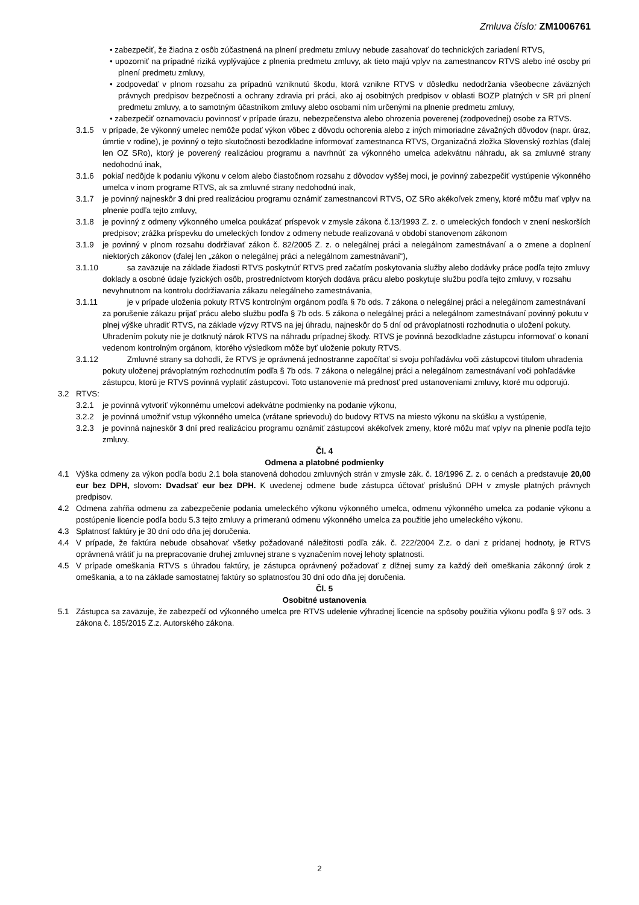Zmluva číslo: ZM1006761
• zabezpečiť, že žiadna z osôb zúčastnená na plnení predmetu zmluvy nebude zasahovať do technických zariadení RTVS,
• upozorniť na prípadné riziká vyplývajúce z plnenia predmetu zmluvy, ak tieto majú vplyv na zamestnancov RTVS alebo iné osoby pri plnení predmetu zmluvy,
• zodpovedať v plnom rozsahu za prípadnú vzniknutú škodu, ktorá vznikne RTVS v dôsledku nedodržania všeobecne záväzných právnych predpisov bezpečnosti a ochrany zdravia pri práci, ako aj osobitných predpisov v oblasti BOZP platných v SR pri plnení predmetu zmluvy, a to samotným účastníkom zmluvy alebo osobami ním určenými na plnenie predmetu zmluvy,
• zabezpečiť oznamovaciu povinnosť v prípade úrazu, nebezpečenstva alebo ohrozenia poverenej (zodpovednej) osobe za RTVS.
3.1.5 v prípade, že výkonný umelec nemôže podať výkon vôbec z dôvodu ochorenia alebo z iných mimoriadne závažných dôvodov (napr. úraz, úmrtie v rodine), je povinný o tejto skutočnosti bezodkladne informovať zamestnanca RTVS, Organizačná zložka Slovenský rozhlas (ďalej len OZ SRo), ktorý je poverený realizáciou programu a navrhnúť za výkonného umelca adekvátnu náhradu, ak sa zmluvné strany nedohodnú inak,
3.1.6 pokiaľ nedôjde k podaniu výkonu v celom alebo čiastočnom rozsahu z dôvodov vyššej moci, je povinný zabezpečiť vystúpenie výkonného umelca v inom programe RTVS, ak sa zmluvné strany nedohodnú inak,
3.1.7 je povinný najneskôr 3 dni pred realizáciou programu oznámiť zamestnancovi RTVS, OZ SRo akékoľvek zmeny, ktoré môžu mať vplyv na plnenie podľa tejto zmluvy,
3.1.8 je povinný z odmeny výkonného umelca poukázať príspevok v zmysle zákona č.13/1993 Z. z. o umeleckých fondoch v znení neskorších predpisov; zrážka príspevku do umeleckých fondov z odmeny nebude realizovaná v období stanovenom zákonom
3.1.9 je povinný v plnom rozsahu dodržiavať zákon č. 82/2005 Z. z. o nelegálnej práci a nelegálnom zamestnávaní a o zmene a doplnení niektorých zákonov (ďalej len „zákon o nelegálnej práci a nelegálnom zamestnávaní“),
3.1.10 sa zaväzuje na základe žiadosti RTVS poskytnúť RTVS pred začatím poskytovania služby alebo dodávky práce podľa tejto zmluvy doklady a osobné údaje fyzických osôb, prostredníctvom ktorých dodáva prácu alebo poskytuje službu podľa tejto zmluvy, v rozsahu nevyhnutnom na kontrolu dodržiavania zákazu nelegálneho zamestnávania,
3.1.11 je v prípade uloženia pokuty RTVS kontrolným orgánom podľa § 7b ods. 7 zákona o nelegálnej práci a nelegálnom zamestnávaní za porušenie zákazu prijať prácu alebo službu podľa § 7b ods. 5 zákona o nelegálnej práci a nelegálnom zamestnávaní povinný pokutu v plnej výške uhradiť RTVS, na základe výzvy RTVS na jej úhradu, najneskôr do 5 dní od právoplatnosti rozhodnutia o uložení pokuty. Uhradením pokuty nie je dotknutý nárok RTVS na náhradu prípadnej škody. RTVS je povinná bezodkladne zástupcu informovať o konaní vedenom kontrolným orgánom, ktorého výsledkom môže byť uloženie pokuty RTVS.
3.1.12 Zmluvné strany sa dohodli, že RTVS je oprávnená jednostranne započítať si svoju pohľadávku voči zástupcovi titulom uhradenia pokuty uloženej právoplatným rozhodnutím podľa § 7b ods. 7 zákona o nelegálnej práci a nelegálnom zamestnávaní voči pohľadávke zástupcu, ktorú je RTVS povinná vyplatiť zástupcovi. Toto ustanovenie má prednosť pred ustanoveniami zmluvy, ktoré mu odporujú.
3.2 RTVS:
3.2.1 je povinná vytvoriť výkonnému umelcovi adekvátne podmienky na podanie výkonu,
3.2.2 je povinná umožniť vstup výkonného umelca (vrátane sprievodu) do budovy RTVS na miesto výkonu na skúšku a vystúpenie,
3.2.3 je povinná najneskôr 3 dní pred realizáciou programu oznámiť zástupcovi akékoľvek zmeny, ktoré môžu mať vplyv na plnenie podľa tejto zmluvy.
Čl. 4
Odmena a platobné podmienky
4.1 Výška odmeny za výkon podľa bodu 2.1 bola stanovená dohodou zmluvných strán v zmysle zák. č. 18/1996 Z. z. o cenách a predstavuje 20,00 eur bez DPH, slovom: Dvadsať eur bez DPH. K uvedenej odmene bude zástupca účtovať príslušnú DPH v zmysle platných právnych predpisov.
4.2 Odmena zahŕňa odmenu za zabezpečenie podania umeleckého výkonu výkonného umelca, odmenu výkonného umelca za podanie výkonu a postúpenie licencie podľa bodu 5.3 tejto zmluvy a primeranú odmenu výkonného umelca za použitie jeho umeleckého výkonu.
4.3 Splatnosť faktúry je 30 dní odo dňa jej doručenia.
4.4 V prípade, že faktúra nebude obsahovať všetky požadované náležitosti podľa zák. č. 222/2004 Z.z. o dani z pridanej hodnoty, je RTVS oprávnená vrátiť ju na prepracovanie druhej zmluvnej strane s vyznačením novej lehoty splatnosti.
4.5 V prípade omeškania RTVS s úhradou faktúry, je zástupca oprávnený požadovať z dlžnej sumy za každý deň omeškania zákonný úrok z omeškania, a to na základe samostatnej faktúry so splatnosťou 30 dní odo dňa jej doručenia.
Čl. 5
Osobitné ustanovenia
5.1 Zástupca sa zaväzuje, že zabezpečí od výkonného umelca pre RTVS udelenie výhradnej licencie na spôsoby použitia výkonu podľa § 97 ods. 3 zákona č. 185/2015 Z.z. Autorského zákona.
2